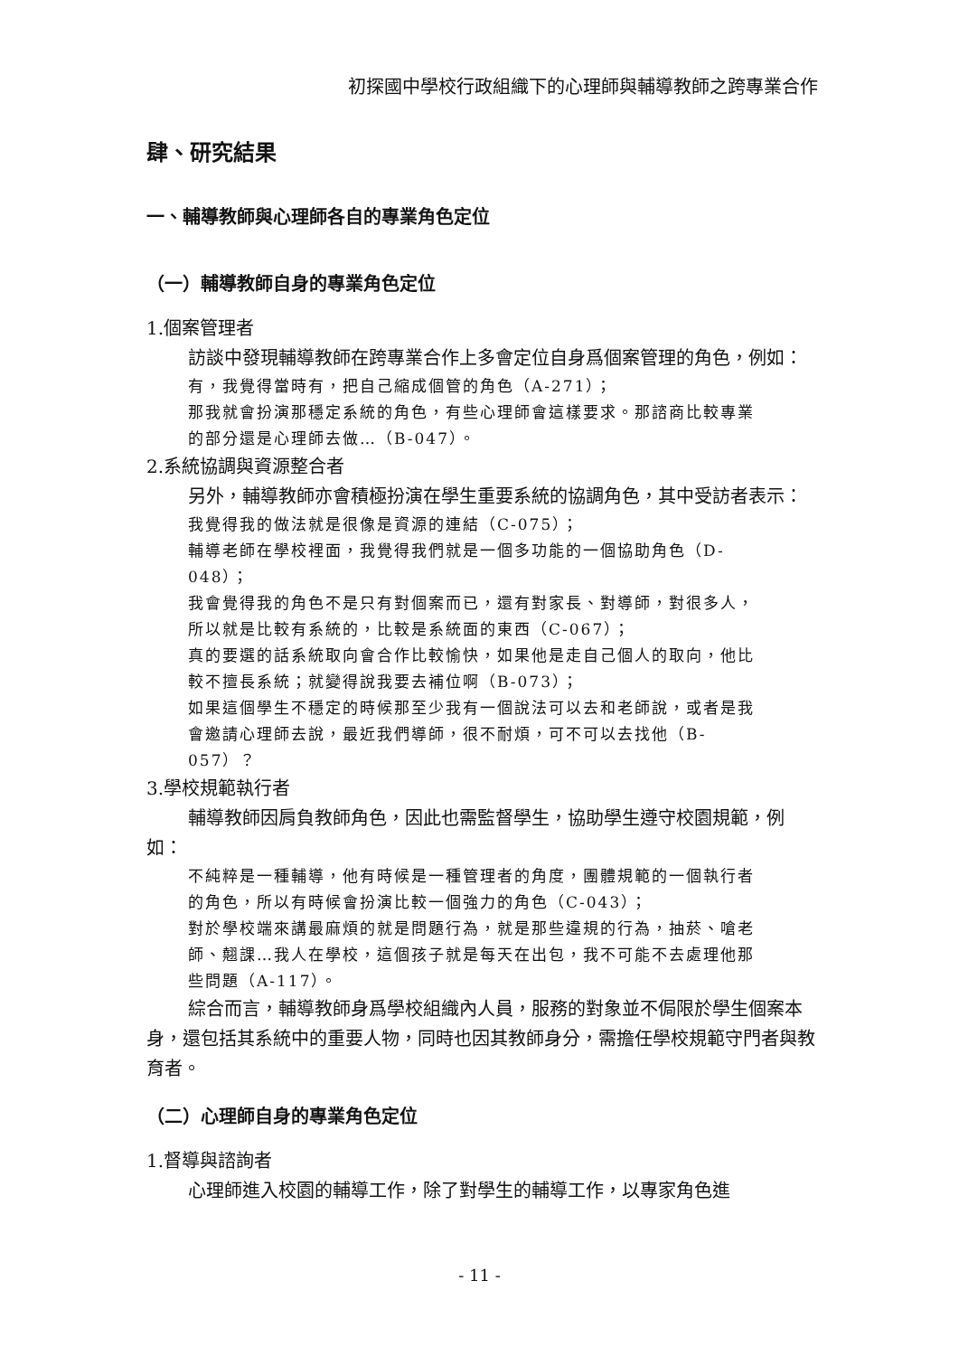初探國中學校行政組織下的心理師與輔導教師之跨專業合作
肆、研究結果
一、輔導教師與心理師各自的專業角色定位
（一）輔導教師自身的專業角色定位
1.個案管理者
訪談中發現輔導教師在跨專業合作上多會定位自身爲個案管理的角色，例如：
有，我覺得當時有，把自己縮成個管的角色（A-271）；
那我就會扮演那穩定系統的角色，有些心理師會這樣要求。那諮商比較專業的部分還是心理師去做…（B-047）。
2.系統協調與資源整合者
另外，輔導教師亦會積極扮演在學生重要系統的協調角色，其中受訪者表示：
我覺得我的做法就是很像是資源的連結（C-075）；
輔導老師在學校裡面，我覺得我們就是一個多功能的一個協助角色（D-048）；
我會覺得我的角色不是只有對個案而已，還有對家長、對導師，對很多人，所以就是比較有系統的，比較是系統面的東西（C-067）；
真的要選的話系統取向會合作比較愉快，如果他是走自己個人的取向，他比較不擅長系統；就變得說我要去補位啊（B-073）；
如果這個學生不穩定的時候那至少我有一個說法可以去和老師說，或者是我會邀請心理師去說，最近我們導師，很不耐煩，可不可以去找他（B-057）？
3.學校規範執行者
輔導教師因肩負教師角色，因此也需監督學生，協助學生遵守校園規範，例如：
不純粹是一種輔導，他有時候是一種管理者的角度，團體規範的一個執行者的角色，所以有時候會扮演比較一個強力的角色（C-043）；
對於學校端來講最麻煩的就是問題行為，就是那些違規的行為，抽菸、嗆老師、翹課…我人在學校，這個孩子就是每天在出包，我不可能不去處理他那些問題（A-117）。
綜合而言，輔導教師身爲學校組織內人員，服務的對象並不侷限於學生個案本身，還包括其系統中的重要人物，同時也因其教師身分，需擔任學校規範守門者與教育者。
（二）心理師自身的專業角色定位
1.督導與諮詢者
心理師進入校園的輔導工作，除了對學生的輔導工作，以專家角色進
- 11 -